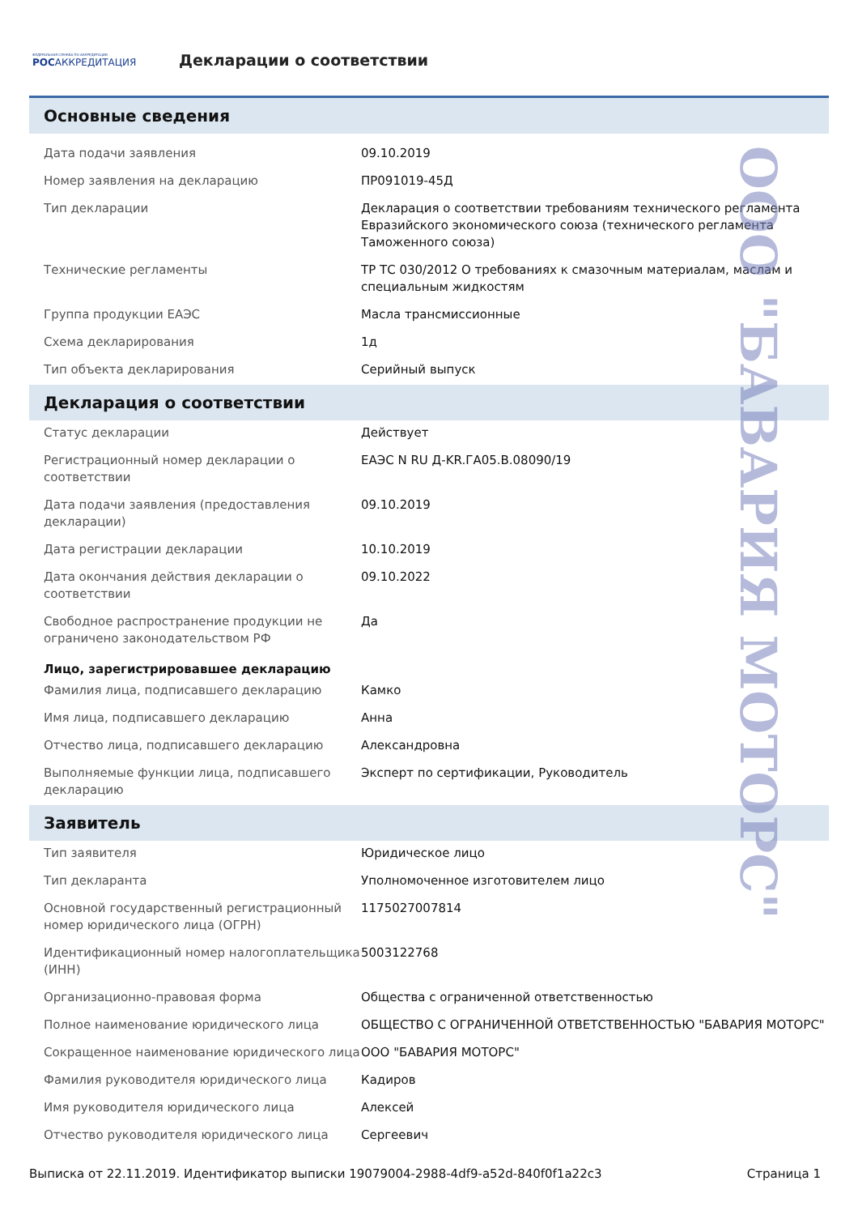ФЕДЕРАЛЬНАЯ СЛУЖБА ПО АККРЕДИТАЦИИ
РОСАККРЕДИТАЦИЯ
Декларации о соответствии
Основные сведения
| Дата подачи заявления | 09.10.2019 |
| Номер заявления на декларацию | ПР091019-45Д |
| Тип декларации | Декларация о соответствии требованиям технического регламента Евразийского экономического союза (технического регламента Таможенного союза) |
| Технические регламенты | ТР ТС 030/2012 О требованиях к смазочным материалам, маслам и специальным жидкостям |
| Группа продукции ЕАЭС | Масла трансмиссионные |
| Схема декларирования | 1д |
| Тип объекта декларирования | Серийный выпуск |
Декларация о соответствии
| Статус декларации | Действует |
| Регистрационный номер декларации о соответствии | ЕАЭС N RU Д-KR.ГА05.В.08090/19 |
| Дата подачи заявления (предоставления декларации) | 09.10.2019 |
| Дата регистрации декларации | 10.10.2019 |
| Дата окончания действия декларации о соответствии | 09.10.2022 |
| Свободное распространение продукции не ограничено законодательством РФ | Да |
Лицо, зарегистрировавшее декларацию
| Фамилия лица, подписавшего декларацию | Камко |
| Имя лица, подписавшего декларацию | Анна |
| Отчество лица, подписавшего декларацию | Александровна |
| Выполняемые функции лица, подписавшего декларацию | Эксперт по сертификации, Руководитель |
Заявитель
| Тип заявителя | Юридическое лицо |
| Тип декларанта | Уполномоченное изготовителем лицо |
| Основной государственный регистрационный номер юридического лица (ОГРН) | 1175027007814 |
| Идентификационный номер налогоплательщика (ИНН) | 5003122768 |
| Организационно-правовая форма | Общества с ограниченной ответственностью |
| Полное наименование юридического лица | ОБЩЕСТВО С ОГРАНИЧЕННОЙ ОТВЕТСТВЕННОСТЬЮ "БАВАРИЯ МОТОРС" |
| Сокращенное наименование юридического лица | ООО "БАВАРИЯ МОТОРС" |
| Фамилия руководителя юридического лица | Кадиров |
| Имя руководителя юридического лица | Алексей |
| Отчество руководителя юридического лица | Сергеевич |
Выписка от 22.11.2019. Идентификатор выписки 19079004-2988-4df9-a52d-840f0f1a22c3 Страница 1
ООО "БАВАРИЯ МОТОРС"